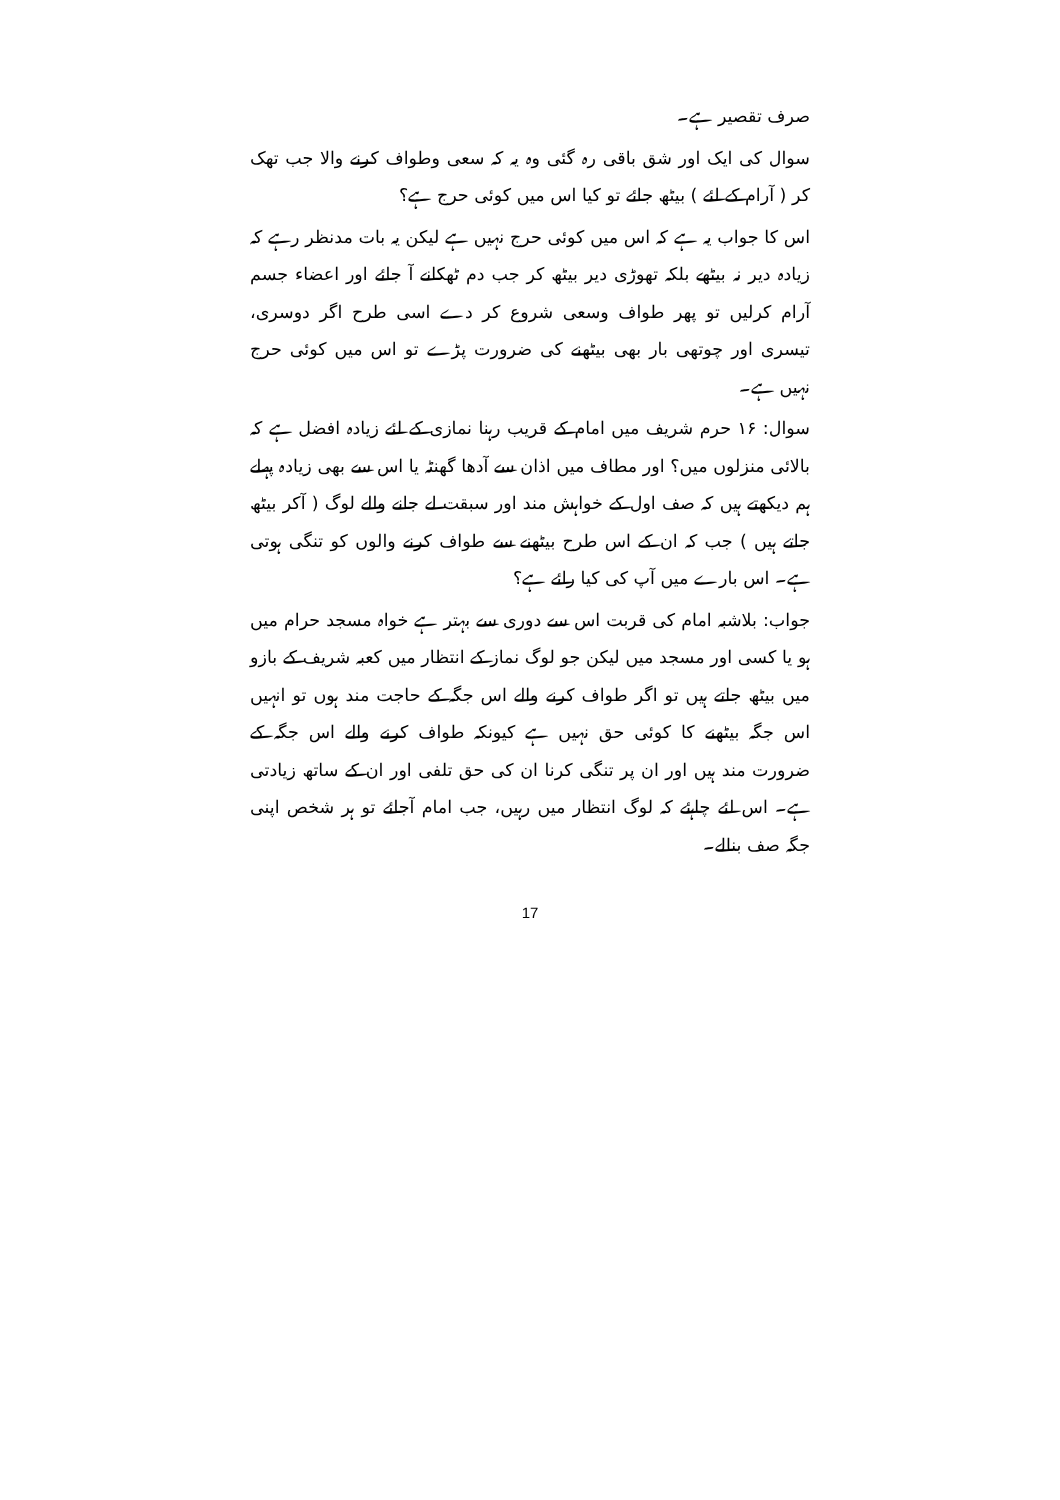صرف تقصیر ہے۔
سوال کی ایک اور شق باقی رہ گئی وہ یہ کہ سعی وطواف کرنے والا جب تھک کر ( آرام کے لئے ) بیٹھ جائے تو کیا اس میں کوئی حرج ہے؟
اس کا جواب یہ ہے کہ اس میں کوئی حرج نہیں ہے لیکن یہ بات مدنظر رہے کہ زیادہ دیر نہ بیٹھے بلکہ تھوڑی دیر بیٹھ کر جب دم ٹھکانے آ جائے اور اعضاء جسم آرام کرلیں تو پھر طواف وسعی شروع کر دے اسی طرح اگر دوسری، تیسری اور چوتھی بار بھی بیٹھنے کی ضرورت پڑے تو اس میں کوئی حرج نہیں ہے۔
سوال: ۱۶ حرم شریف میں امام کے قریب رہنا نمازی کے لئے زیادہ افضل ہے کہ بالائی منزلوں میں؟ اور مطاف میں اذان سے آدھا گھنٹہ یا اس سے بھی زیادہ پہلے ہم دیکھتے ہیں کہ صف اول کے خواہش مند اور سبقت لے جانے والے لوگ ( آکر بیٹھ جاتے ہیں ) جب کہ ان کے اس طرح بیٹھنے سے طواف کرنے والوں کو تنگی ہوتی ہے۔ اس بارے میں آپ کی کیا رائے ہے؟
جواب: بلاشبہ امام کی قربت اس سے دوری سے بہتر ہے خواہ مسجد حرام میں ہو یا کسی اور مسجد میں لیکن جو لوگ نماز کے انتظار میں کعبہ شریف کے بازو میں بیٹھ جاتے ہیں تو اگر طواف کرنے والے اس جگہ کے حاجت مند ہوں تو انہیں اس جگہ بیٹھنے کا کوئی حق نہیں ہے کیونکہ طواف کرنے والے اس جگہ کے ضرورت مند ہیں اور ان پر تنگی کرنا ان کی حق تلفی اور ان کے ساتھ زیادتی ہے۔ اس لئے چاہئے کہ لوگ انتظار میں رہیں، جب امام آجائے تو ہر شخص اپنی جگہ صف بنالے۔
17